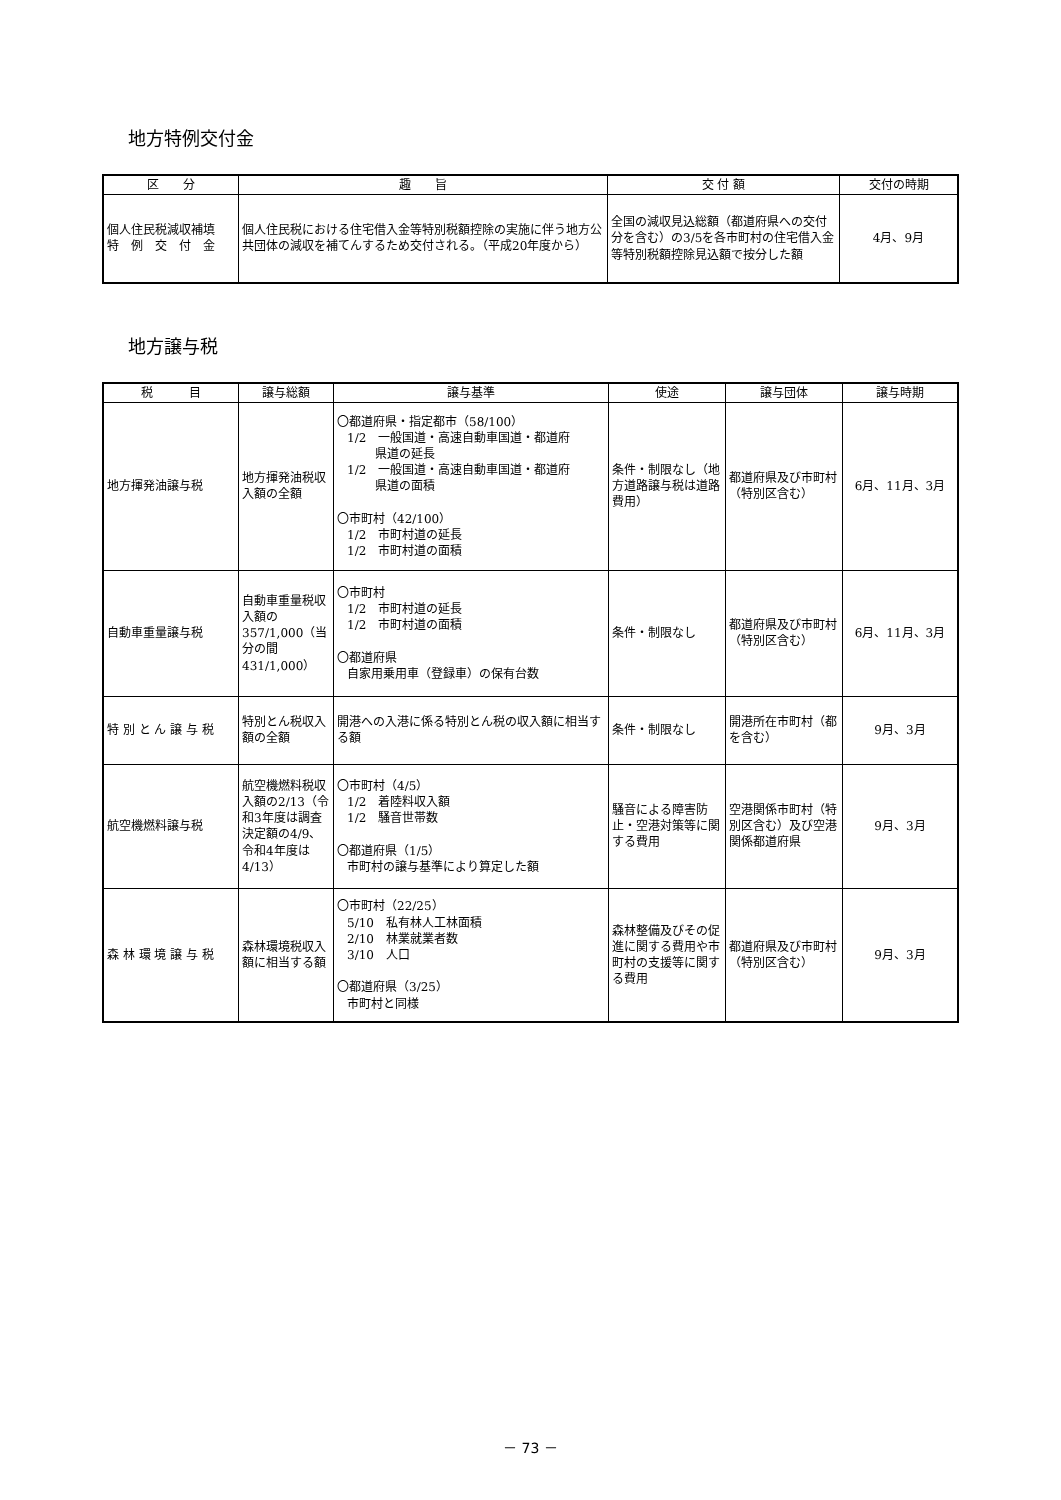地方特例交付金
| 区 分 | 趣 旨 | 交 付 額 | 交付の時期 |
| --- | --- | --- | --- |
| 個人住民税減収補填 特 例 交 付 金 | 個人住民税における住宅借入金等特別税額控除の実施に伴う地方公共団体の減収を補てんするため交付される。（平成20年度から） | 全国の減収見込総額（都道府県への交付分を含む）の3/5を各市町村の住宅借入金等特別税額控除見込額で按分した額 | 4月、9月 |
地方譲与税
| 税 目 | 譲与総額 | 譲与基準 | 使途 | 譲与団体 | 譲与時期 |
| --- | --- | --- | --- | --- | --- |
| 地方揮発油譲与税 | 地方揮発油税収入額の全額 | 〇都道府県・指定都市（58/100） 1/2 一般国道・高速自動車国道・都道府 県道の延長 1/2 一般国道・高速自動車国道・都道府 県道の面積 〇市町村（42/100） 1/2 市町村道の延長 1/2 市町村道の面積 | 条件・制限なし（地方道路譲与税は道路費用） | 都道府県及び市町村（特別区含む） | 6月、11月、3月 |
| 自動車重量譲与税 | 自動車重量税収入額の357/1,000（当分の間431/1,000） | 〇市町村 1/2 市町村道の延長 1/2 市町村道の面積 〇都道府県 自家用乗用車（登録車）の保有台数 | 条件・制限なし | 都道府県及び市町村（特別区含む） | 6月、11月、3月 |
| 特 別 と ん 譲 与 税 | 特別とん税収入額の全額 | 開港への入港に係る特別とん税の収入額に相当する額 | 条件・制限なし | 開港所在市町村（都を含む） | 9月、3月 |
| 航空機燃料譲与税 | 航空機燃料税収入額の2/13（令和3年度は調査決定額の4/9、令和4年度は4/13） | 〇市町村（4/5） 1/2 着陸料収入額 1/2 騒音世帯数 〇都道府県（1/5） 市町村の譲与基準により算定した額 | 騒音による障害防止・空港対策等に関する費用 | 空港関係市町村（特別区含む）及び空港関係都道府県 | 9月、3月 |
| 森 林 環 境 譲 与 税 | 森林環境税収入額に相当する額 | 〇市町村（22/25） 5/10 私有林人工林面積 2/10 林業就業者数 3/10 人口 〇都道府県（3/25） 市町村と同様 | 森林整備及びその促進に関する費用や市町村の支援等に関する費用 | 都道府県及び市町村（特別区含む） | 9月、3月 |
－ 73 －